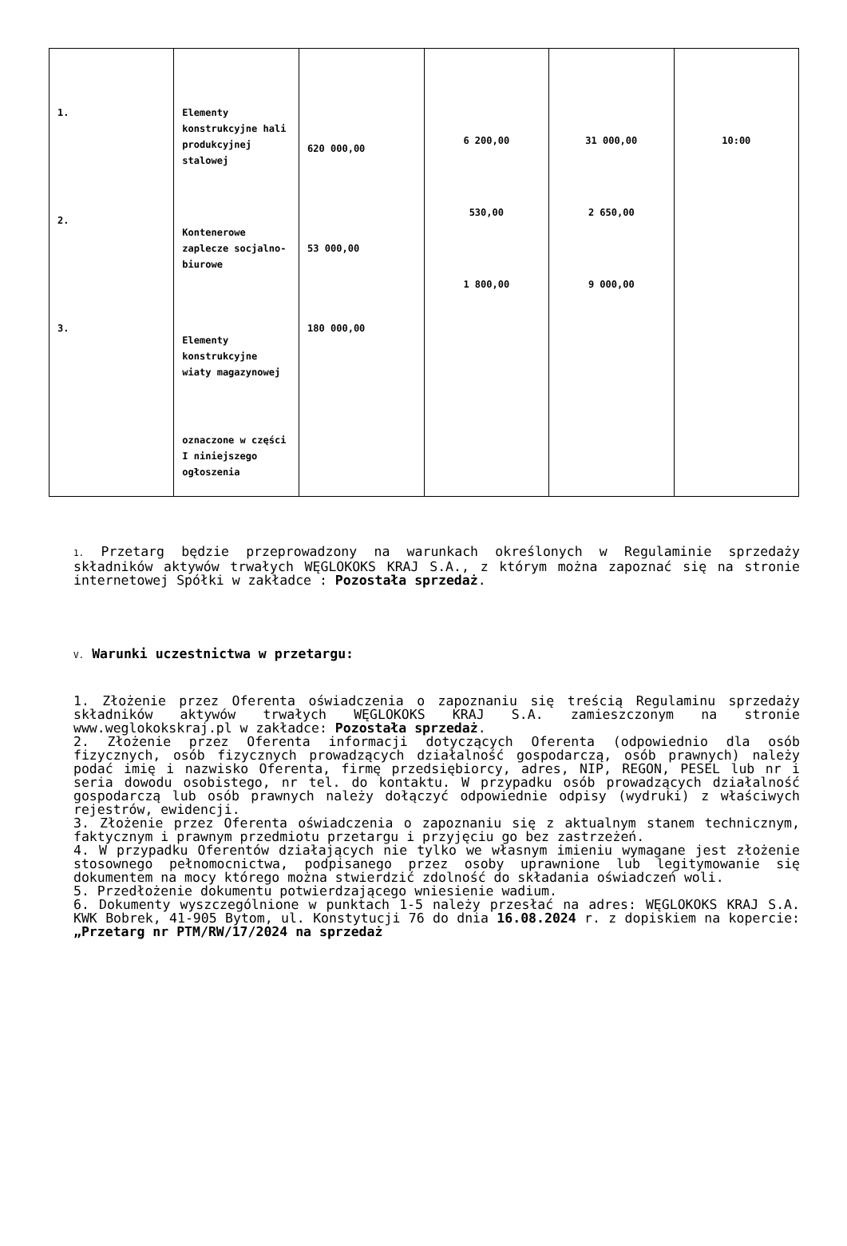| 1. 2. 3. | Elementy konstrukcyjne hali produkcyjnej stalowej Kontenerowe zaplecze socjalno-biurowe Elementy konstrukcyjne wiaty magazynowej oznaczone w części I niniejszego ogłoszenia | 620 000,00 53 000,00 180 000,00 | 6 200,00 530,00 1 800,00 | 31 000,00 2 650,00 9 000,00 | 10:00 |
1. Przetarg będzie przeprowadzony na warunkach określonych w Regulaminie sprzedaży składników aktywów trwałych WĘGLOKOKS KRAJ S.A., z którym można zapoznać się na stronie internetowej Spółki w zakładce : Pozostała sprzedaż.
V. Warunki uczestnictwa w przetargu:
1. Złożenie przez Oferenta oświadczenia o zapoznaniu się treścią Regulaminu sprzedaży składników aktywów trwałych WĘGLOKOKS KRAJ S.A. zamieszczonym na stronie www.weglokokskraj.pl w zakładce: Pozostała sprzedaż.
2. Złożenie przez Oferenta informacji dotyczących Oferenta (odpowiednio dla osób fizycznych, osób fizycznych prowadzących działalność gospodarczą, osób prawnych) należy podać imię i nazwisko Oferenta, firmę przedsiębiorcy, adres, NIP, REGON, PESEL lub nr i seria dowodu osobistego, nr tel. do kontaktu. W przypadku osób prowadzących działalność gospodarczą lub osób prawnych należy dołączyć odpowiednie odpisy (wydruki) z właściwych rejestrów, ewidencji.
3. Złożenie przez Oferenta oświadczenia o zapoznaniu się z aktualnym stanem technicznym, faktycznym i prawnym przedmiotu przetargu i przyjęciu go bez zastrzeżeń.
4. W przypadku Oferentów działających nie tylko we własnym imieniu wymagane jest złożenie stosownego pełnomocnictwa, podpisanego przez osoby uprawnione lub legitymowanie się dokumentem na mocy którego można stwierdzić zdolność do składania oświadczeń woli.
5. Przedłożenie dokumentu potwierdzającego wniesienie wadium.
6. Dokumenty wyszczególnione w punktach 1-5 należy przesłać na adres: WĘGLOKOKS KRAJ S.A. KWK Bobrek, 41-905 Bytom, ul. Konstytucji 76 do dnia 16.08.2024 r. z dopiskiem na kopercie: „Przetarg nr PTM/RW/17/2024 na sprzedaż